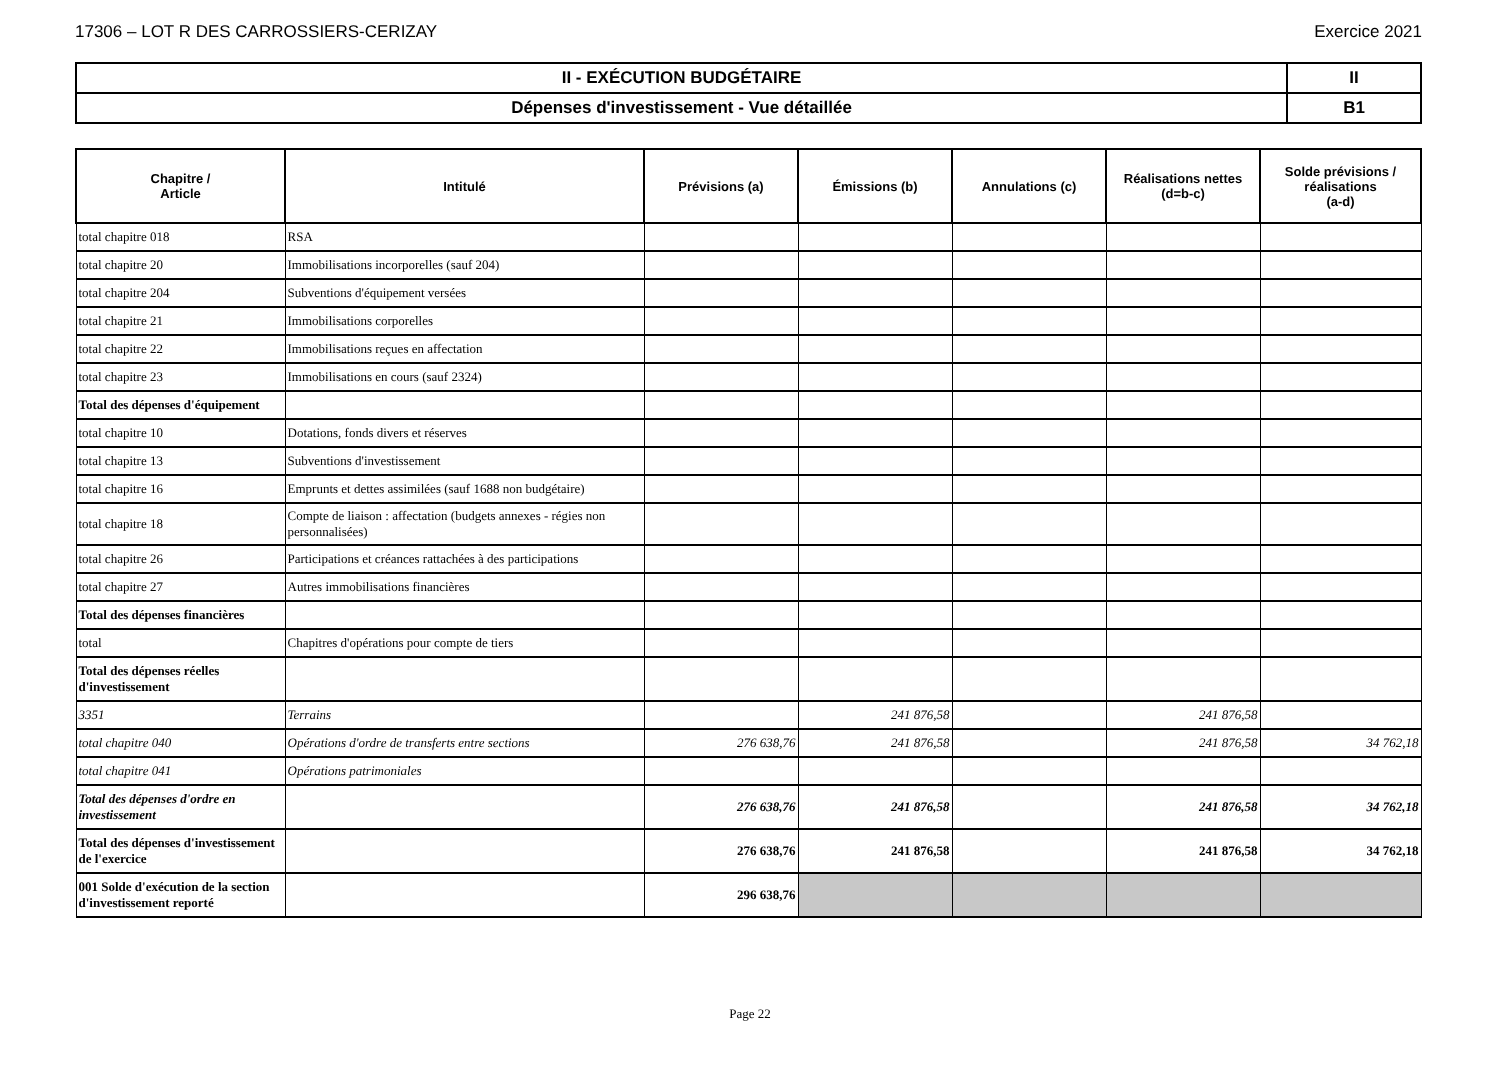17306 – LOT R DES CARROSSIERS-CERIZAY Exercice 2021
| II - EXÉCUTION BUDGÉTAIRE | II |
| Dépenses d'investissement - Vue détaillée | B1 |
| Chapitre / Article | Intitulé | Prévisions (a) | Émissions (b) | Annulations (c) | Réalisations nettes (d=b-c) | Solde prévisions / réalisations (a-d) |
| --- | --- | --- | --- | --- | --- | --- |
| total chapitre 018 | RSA | | | | | |
| total chapitre 20 | Immobilisations incorporelles (sauf 204) | | | | | |
| total chapitre 204 | Subventions d'équipement versées | | | | | |
| total chapitre 21 | Immobilisations corporelles | | | | | |
| total chapitre 22 | Immobilisations reçues en affectation | | | | | |
| total chapitre 23 | Immobilisations en cours (sauf 2324) | | | | | |
| Total des dépenses d'équipement | | | | | | |
| total chapitre 10 | Dotations, fonds divers et réserves | | | | | |
| total chapitre 13 | Subventions d'investissement | | | | | |
| total chapitre 16 | Emprunts et dettes assimilées (sauf 1688 non budgétaire) | | | | | |
| total chapitre 18 | Compte de liaison : affectation (budgets annexes - régies non personnalisées) | | | | | |
| total chapitre 26 | Participations et créances rattachées à des participations | | | | | |
| total chapitre 27 | Autres immobilisations financières | | | | | |
| Total des dépenses financières | | | | | | |
| total | Chapitres d'opérations pour compte de tiers | | | | | |
| Total des dépenses réelles d'investissement | | | | | | |
| 3351 | Terrains | | 241 876,58 | | 241 876,58 | |
| total chapitre 040 | Opérations d'ordre de transferts entre sections | 276 638,76 | 241 876,58 | | 241 876,58 | 34 762,18 |
| total chapitre 041 | Opérations patrimoniales | | | | | |
| Total des dépenses d'ordre en investissement | | 276 638,76 | 241 876,58 | | 241 876,58 | 34 762,18 |
| Total des dépenses d'investissement de l'exercice | | 276 638,76 | 241 876,58 | | 241 876,58 | 34 762,18 |
| 001 Solde d'exécution de la section d'investissement reporté | | 296 638,76 | | | | |
Page 22